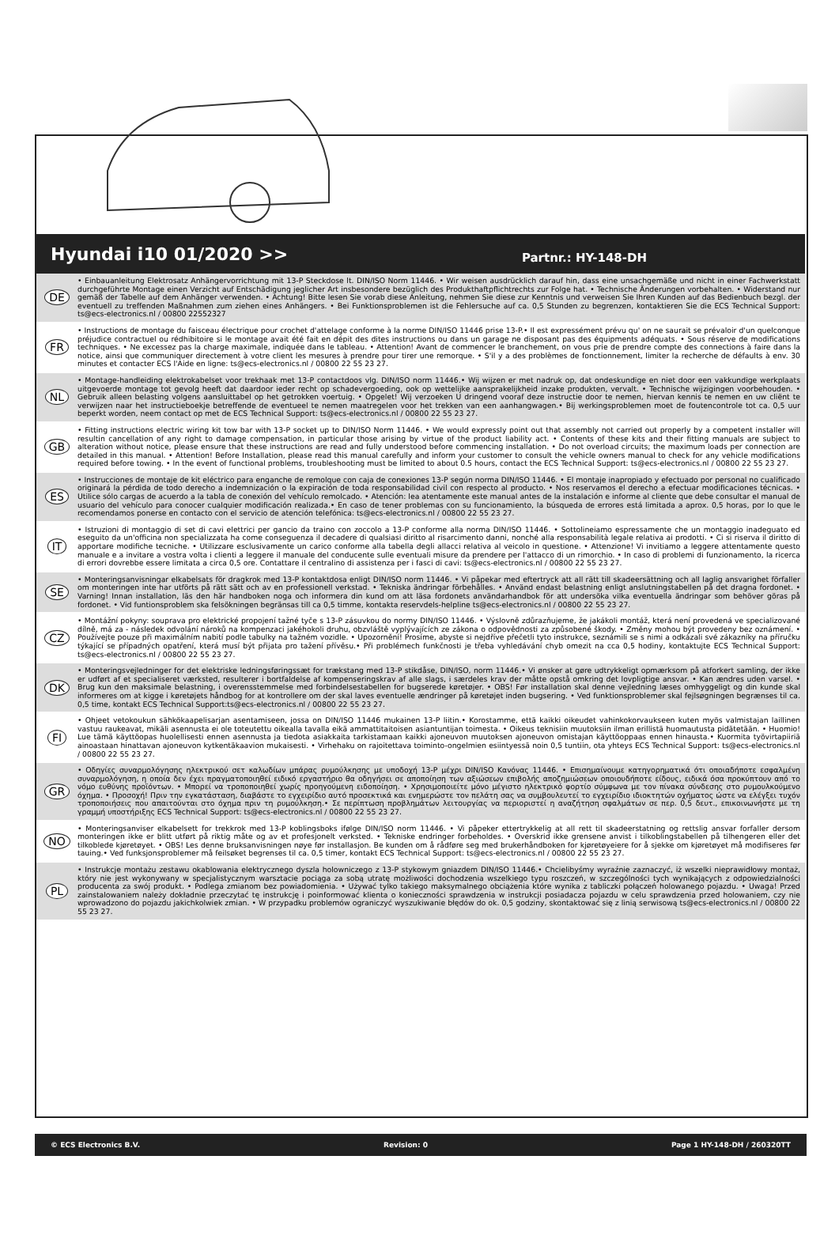Hyundai i10 01/2020 >>
Partnr.: HY-148-DH
DE
• Einbauanleitung Elektrosatz Anhängervorrichtung mit 13-P Steckdose lt. DIN/ISO Norm 11446. • Wir weisen ausdrücklich darauf hin, dass eine unsachgemäße und nicht in einer Fachwerkstatt durchgeführte Montage einen Verzicht auf Entschädigung jeglicher Art insbesondere bezüglich des Produkthaftpflichtrechts zur Folge hat. • Technische Änderungen vorbehalten. • Widerstand nur gemäß der Tabelle auf dem Anhänger verwenden. • Achtung! Bitte lesen Sie vorab diese Anleitung, nehmen Sie diese zur Kenntnis und verweisen Sie Ihren Kunden auf das Bedienbuch bezgl. der eventuell zu treffenden Maßnahmen zum ziehen eines Anhängers. • Bei Funktionsproblemen ist die Fehlersuche auf ca. 0,5 Stunden zu begrenzen, kontaktieren Sie die ECS Technical Support: ts@ecs-electronics.nl / 00800 22552327
FR
• Instructions de montage du faisceau électrique pour crochet d'attelage conforme à la norme DIN/ISO 11446 prise 13-P.• Il est expressément prévu qu' on ne saurait se prévaloir d'un quelconque préjudice contractuel ou rédhibitoire si le montage avait été fait en dépit des dites instructions ou dans un garage ne disposant pas des équipments adéquats. • Sous réserve de modifications techniques. • Ne excessez pas la charge maximale, indiquée dans le tableau. • Attention! Avant de commencer le branchement, on vous prie de prendre compte des connections à faire dans la notice, ainsi que communiquer directement à votre client les mesures à prendre pour tirer une remorque. • S'il y a des problèmes de fonctionnement, limiter la recherche de défaults à env. 30 minutes et contacter ECS l'Aide en ligne: ts@ecs-electronics.nl / 00800 22 55 23 27.
NL
• Montage-handleiding elektrokabelset voor trekhaak met 13-P contactdoos vlg. DIN/ISO norm 11446.• Wij wijzen er met nadruk op, dat ondeskundige en niet door een vakkundige werkplaats uitgevoerde montage tot gevolg heeft dat daardoor ieder recht op schadevergoeding, ook op wettelijke aansprakelijkheid inzake produkten, vervalt. • Technische wijzigingen voorbehouden. • Gebruik alleen belasting volgens aansluittabel op het getrokken voertuig. • Opgelet! Wij verzoeken U dringend vooraf deze instructie door te nemen, hiervan kennis te nemen en uw cliënt te verwijzen naar het instructieboekje betreffende de eventueel te nemen maatregelen voor het trekken van een aanhangwagen.• Bij werkingsproblemen moet de foutencontrole tot ca. 0,5 uur beperkt worden, neem contact op met de ECS Technical Support: ts@ecs-electronics.nl / 00800 22 55 23 27.
GB
• Fitting instructions electric wiring kit tow bar with 13-P socket up to DIN/ISO Norm 11446. • We would expressly point out that assembly not carried out properly by a competent installer will resultin cancellation of any right to damage compensation, in particular those arising by virtue of the product liability act. • Contents of these kits and their fitting manuals are subject to alteration without notice, please ensure that these instructions are read and fully understood before commencing installation. • Do not overload circuits; the maximum loads per connection are detailed in this manual. • Attention! Before Installation, please read this manual carefully and inform your customer to consult the vehicle owners manual to check for any vehicle modifications required before towing. • In the event of functional problems, troubleshooting must be limited to about 0.5 hours, contact the ECS Technical Support: ts@ecs-electronics.nl / 00800 22 55 23 27.
ES
• Instrucciones de montaje de kit eléctrico para enganche de remolque con caja de conexiones 13-P según norma DIN/ISO 11446. • El montaje inapropiado y efectuado por personal no cualificado originará la pérdida de todo derecho a indemnización o la expiración de toda responsabilidad civil con respecto al producto. • Nos reservamos el derecho a efectuar modificaciones técnicas. • Utilice sólo cargas de acuerdo a la tabla de conexión del vehículo remolcado. • Atención: lea atentamente este manual antes de la instalación e informe al cliente que debe consultar el manual de usuario del vehículo para conocer cualquier modificación realizada.• En caso de tener problemas con su funcionamiento, la búsqueda de errores está limitada a aprox. 0,5 horas, por lo que le recomendamos ponerse en contacto con el servicio de atención telefónica: ts@ecs-electronics.nl / 00800 22 55 23 27.
IT
• Istruzioni di montaggio di set di cavi elettrici per gancio da traino con zoccolo a 13-P conforme alla norma DIN/ISO 11446. • Sottolineiamo espressamente che un montaggio inadeguato ed eseguito da un'officina non specializzata ha come conseguenza il decadere di qualsiasi diritto al risarcimento danni, nonché alla responsabilità legale relativa ai prodotti. • Ci si riserva il diritto di apportare modifiche tecniche. • Utilizzare esclusivamente un carico conforme alla tabella degli allacci relativa al veicolo in questione. • Attenzione! Vi invitiamo a leggere attentamente questo manuale e a invitare a vostra volta i clienti a leggere il manuale del conducente sulle eventuali misure da prendere per l'attacco di un rimorchio. • In caso di problemi di funzionamento, la ricerca di errori dovrebbe essere limitata a circa 0,5 ore. Contattare il centralino di assistenza per i fasci di cavi: ts@ecs-electronics.nl / 00800 22 55 23 27.
SE
• Monteringsanvisningar elkabelsats för dragkrok med 13-P kontaktdosa enligt DIN/ISO norm 11446. • Vi påpekar med eftertryck att all rätt till skadeersättning och all laglig ansvarighet förfaller om monteringen inte har utförts på rätt sätt och av en professionell verkstad. • Tekniska ändringar förbehålles. • Använd endast belastning enligt anslutningstabellen på det dragna fordonet. • Varning! Innan installation, läs den här handboken noga och informera din kund om att läsa fordonets användarhandbok för att undersöka vilka eventuella ändringar som behöver göras på fordonet. • Vid funtionsproblem ska felsökningen begränsas till ca 0,5 timme, kontakta reservdels-helpline ts@ecs-electronics.nl / 00800 22 55 23 27.
CZ
• Montážní pokyny: souprava pro elektrické propojení tažné tyče s 13-P zásuvkou do normy DIN/ISO 11446. • Výslovně zdůrazňujeme, že jakákoli montáž, která není provedená ve specializované dílně, má za - následek odvolání nároků na kompenzaci jakéhokoli druhu, obzvláště vyplývajících ze zákona o odpovědnosti za způsobené škody. • Změny mohou být provedeny bez oznámení. • Používejte pouze při maximálním nabití podle tabulky na tažném vozidle. • Upozornění! Prosíme, abyste si nejdříve přečetli tyto instrukce, seznámili se s nimi a odkázali své zákazníky na příručku týkající se případných opatření, která musí být přijata pro tažení přívěsu.• Při problémech funkčnosti je třeba vyhledávání chyb omezit na cca 0,5 hodiny, kontaktujte ECS Technical Support: ts@ecs-electronics.nl / 00800 22 55 23 27.
DK
• Monteringsvejledninger for det elektriske ledningsføringssæt for trækstang med 13-P stikdåse, DIN/ISO, norm 11446.• Vi ønsker at gøre udtrykkeligt opmærksom på atforkert samling, der ikke er udført af et specialiseret værksted, resulterer i bortfaldelse af kompenseringskrav af alle slags, i særdeles krav der måtte opstå omkring det lovpligtige ansvar. • Kan ændres uden varsel. • Brug kun den maksimale belastning, i overensstemmelse med forbindelsestabellen for bugserede køretøjer. • OBS! Før installation skal denne vejledning læses omhyggeligt og din kunde skal informeres om at kigge i køretøjets håndbog for at kontrollere om der skal laves eventuelle ændringer på køretøjet inden bugsering. • Ved funktionsproblemer skal fejlsøgningen begrænses til ca. 0,5 time, kontakt ECS Technical Support:ts@ecs-electronics.nl / 00800 22 55 23 27.
FI
• Ohjeet vetokoukun sähkökaapelisarjan asentamiseen, jossa on DIN/ISO 11446 mukainen 13-P liitin.• Korostamme, että kaikki oikeudet vahinkokorvaukseen kuten myös valmistajan laillinen vastuu raukeavat, mikäli asennusta ei ole toteutettu oikealla tavalla eikä ammattitaitoisen asiantuntijan toimesta. • Oikeus teknisiin muutoksiin ilman erillistä huomautusta pidätetään. • Huomio! Lue tämä käyttöopas huolellisesti ennen asennusta ja tiedota asiakkaita tarkistamaan kaikki ajoneuvon muutoksen ajoneuvon omistajan käyttöoppaas ennen hinausta.• Kuormita työvirtapiiriä ainoastaan hinattavan ajoneuvon kytkentäkaavion mukaisesti. • Virhehaku on rajoitettava toiminto-ongelmien esiintyessä noin 0,5 tuntiin, ota yhteys ECS Technical Support: ts@ecs-electronics.nl / 00800 22 55 23 27.
GR
• Οδηγίες συναρμολόγησης ηλεκτρικού σετ καλωδίων μπάρας ρυμούλκησης με υποδοχή 13-P μέχρι DIN/ISO Κανόνας 11446. • Επισημαίνουμε κατηγορηματικά ότι οποιαδήποτε εσφαλμένη συναρμολόγηση, η οποία δεν έχει πραγματοποιηθεί ειδικό εργαστήριο θα οδηγήσει σε αποποίηση των αξιώσεων επιβολής αποζημιώσεων οποιουδήποτε είδους, ειδικά όσα προκύπτουν από το νόμο ευθύνης προϊόντων. • Μπορεί να τροποποιηθεί χωρίς προηγούμενη ειδοποίηση. • Χρησιμοποιείτε μόνο μέγιστο ηλεκτρικό φορτίο σύμφωνα με τον πίνακα σύνδεσης στο ρυμουλκούμενο όχημα. • Προσοχή! Πριν την εγκατάσταση, διαβάστε το εγχειρίδιο αυτό προσεκτικά και ενημερώστε τον πελάτη σας να συμβουλευτεί το εγχειρίδιο ιδιοκτητών οχήματος ώστε να ελέγξει τυχόν τροποποιήσεις που απαιτούνται στο όχημα πριν τη ρυμούλκηση.• Σε περίπτωση προβλημάτων λειτουργίας να περιοριστεί η αναζήτηση σφαλμάτων σε περ. 0,5 δευτ., επικοινωνήστε με τη γραμμή υποστήριξης ECS Technical Support: ts@ecs-electronics.nl / 00800 22 55 23 27.
NO
• Monteringsanviser elkabelsett for trekkrok med 13-P koblingsboks ifølge DIN/ISO norm 11446. • Vi påpeker ettertrykkelig at all rett til skadeerstatning og rettslig ansvar forfaller dersom monteringen ikke er blitt utført på riktig måte og av et profesjonelt verksted. • Tekniske endringer forbeholdes. • Overskrid ikke grensene anvist i tilkoblingstabellen på tilhengeren eller det tilkoblede kjøretøyet. • OBS! Les denne bruksanvisningen nøye før installasjon. Be kunden om å rådføre seg med brukerhåndboken for kjøretøyeiere for å sjekke om kjøretøyet må modifiseres før tauing.• Ved funksjonsproblemer må feilsøket begrenses til ca. 0,5 timer, kontakt ECS Technical Support: ts@ecs-electronics.nl / 00800 22 55 23 27.
PL
• Instrukcje montażu zestawu okablowania elektrycznego dyszla holowniczego z 13-P stykowym gniazdem DIN/ISO 11446.• Chcielibyśmy wyraźnie zaznaczyć, iż wszelki nieprawidłowy montaż, który nie jest wykonywany w specjalistycznym warsztacie pociąga za sobą utratę możliwości dochodzenia wszelkiego typu roszczeń, w szczególności tych wynikających z odpowiedzialności producenta za swój produkt. • Podlega zmianom bez powiadomienia. • Używać tylko takiego maksymalnego obciążenia które wynika z tabliczki połączeń holowanego pojazdu. • Uwaga! Przed zainstalowaniem należy dokładnie przeczytać tę instrukcję i poinformować klienta o konieczności sprawdzenia w instrukcji posiadacza pojazdu w celu sprawdzenia przed holowaniem, czy nie wprowadzono do pojazdu jakichkolwiek zmian. • W przypadku problemów ograniczyć wyszukiwanie błędów do ok. 0,5 godziny, skontaktować się z linią serwisową ts@ecs-electronics.nl / 00800 22 55 23 27.
© ECS Electronics B.V. Revision: 0 Page 1 HY-148-DH / 260320TT